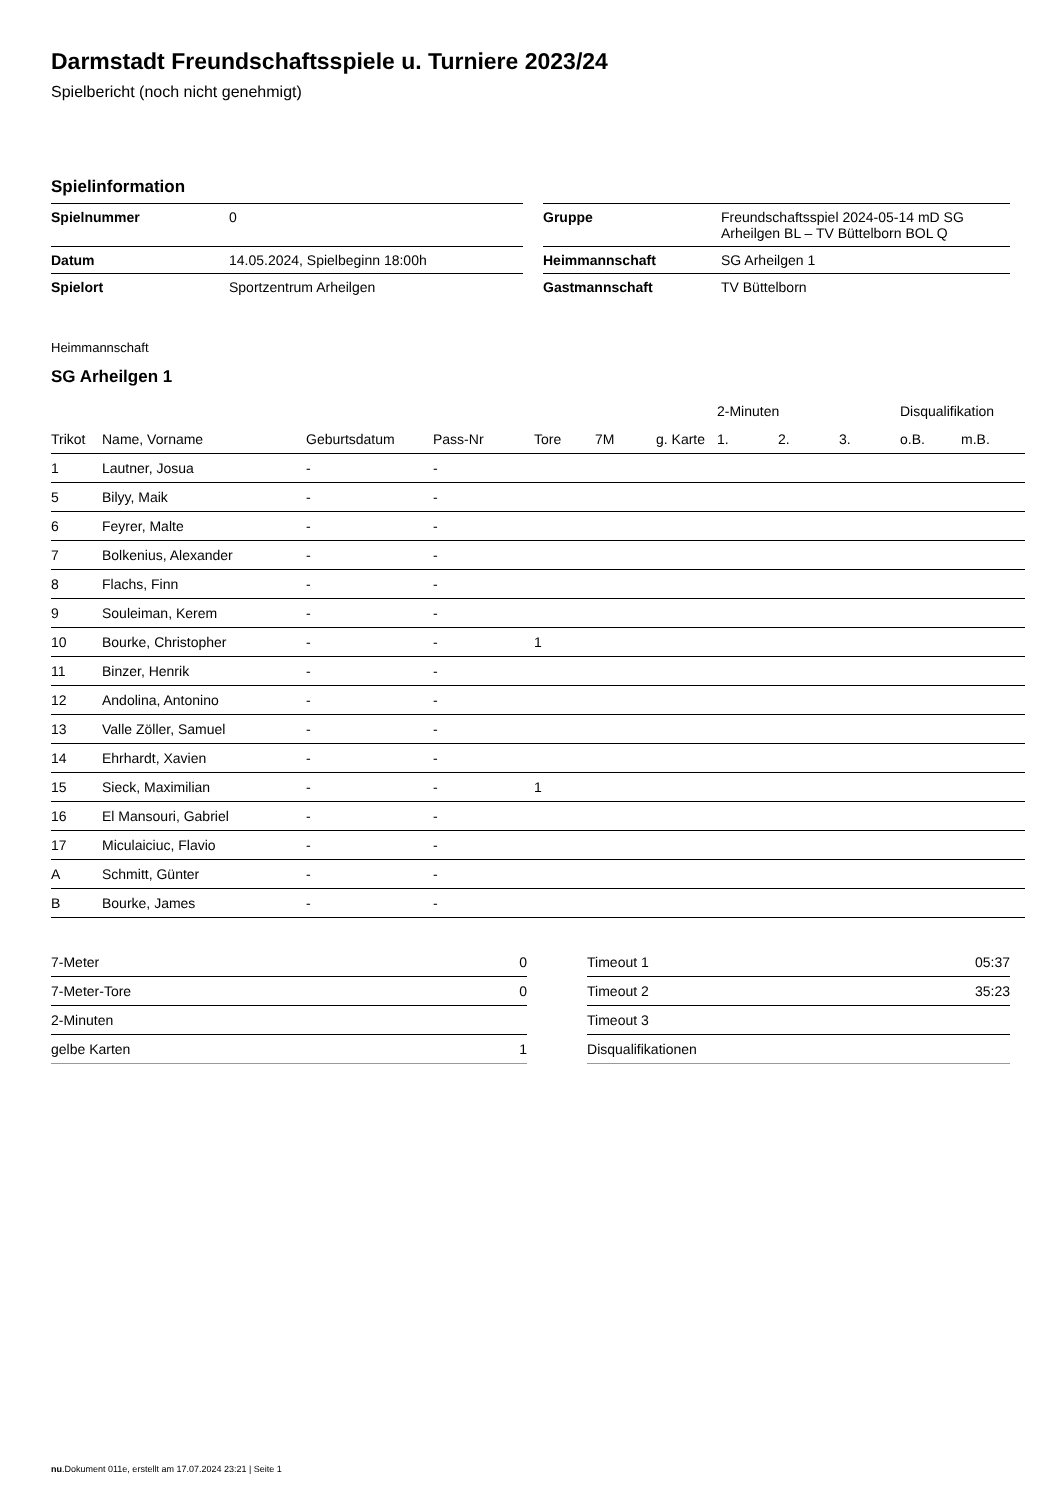Darmstadt Freundschaftsspiele u. Turniere 2023/24
Spielbericht (noch nicht genehmigt)
Spielinformation
| Spielnummer | 0 | | Gruppe | Freundschaftsspiel 2024-05-14 mD SG Arheilgen BL – TV Büttelborn BOL Q |
| Datum | 14.05.2024, Spielbeginn 18:00h | | Heimmannschaft | SG Arheilgen 1 |
| Spielort | Sportzentrum Arheilgen | | Gastmannschaft | TV Büttelborn |
Heimmannschaft
SG Arheilgen 1
| | | | | | | | 2-Minuten | | | Disqualifikation | |
| --- | --- | --- | --- | --- | --- | --- | --- | --- | --- | --- | --- |
| Trikot | Name, Vorname | Geburtsdatum | Pass-Nr | Tore | 7M | g. Karte | 1. | 2. | 3. | o.B. | m.B. |
| 1 | Lautner, Josua | - | - | | | | | | | | |
| 5 | Bilyy, Maik | - | - | | | | | | | | |
| 6 | Feyrer, Malte | - | - | | | | | | | | |
| 7 | Bolkenius, Alexander | - | - | | | | | | | | |
| 8 | Flachs, Finn | - | - | | | | | | | | |
| 9 | Souleiman, Kerem | - | - | | | | | | | | |
| 10 | Bourke, Christopher | - | - | 1 | | | | | | | |
| 11 | Binzer, Henrik | - | - | | | | | | | | |
| 12 | Andolina, Antonino | - | - | | | | | | | | |
| 13 | Valle Zöller, Samuel | - | - | | | | | | | | |
| 14 | Ehrhardt, Xavien | - | - | | | | | | | | |
| 15 | Sieck, Maximilian | - | - | 1 | | | | | | | |
| 16 | El Mansouri, Gabriel | - | - | | | | | | | | |
| 17 | Miculaiciuc, Flavio | - | - | | | | | | | | |
| A | Schmitt, Günter | - | - | | | | | | | | |
| B | Bourke, James | - | - | | | | | | | | |
| 7-Meter | 0 |
| 7-Meter-Tore | 0 |
| 2-Minuten | |
| gelbe Karten | 1 |
| Timeout 1 | 05:37 |
| Timeout 2 | 35:23 |
| Timeout 3 | |
| Disqualifikationen | |
nu.Dokument 011e, erstellt am 17.07.2024 23:21 | Seite 1